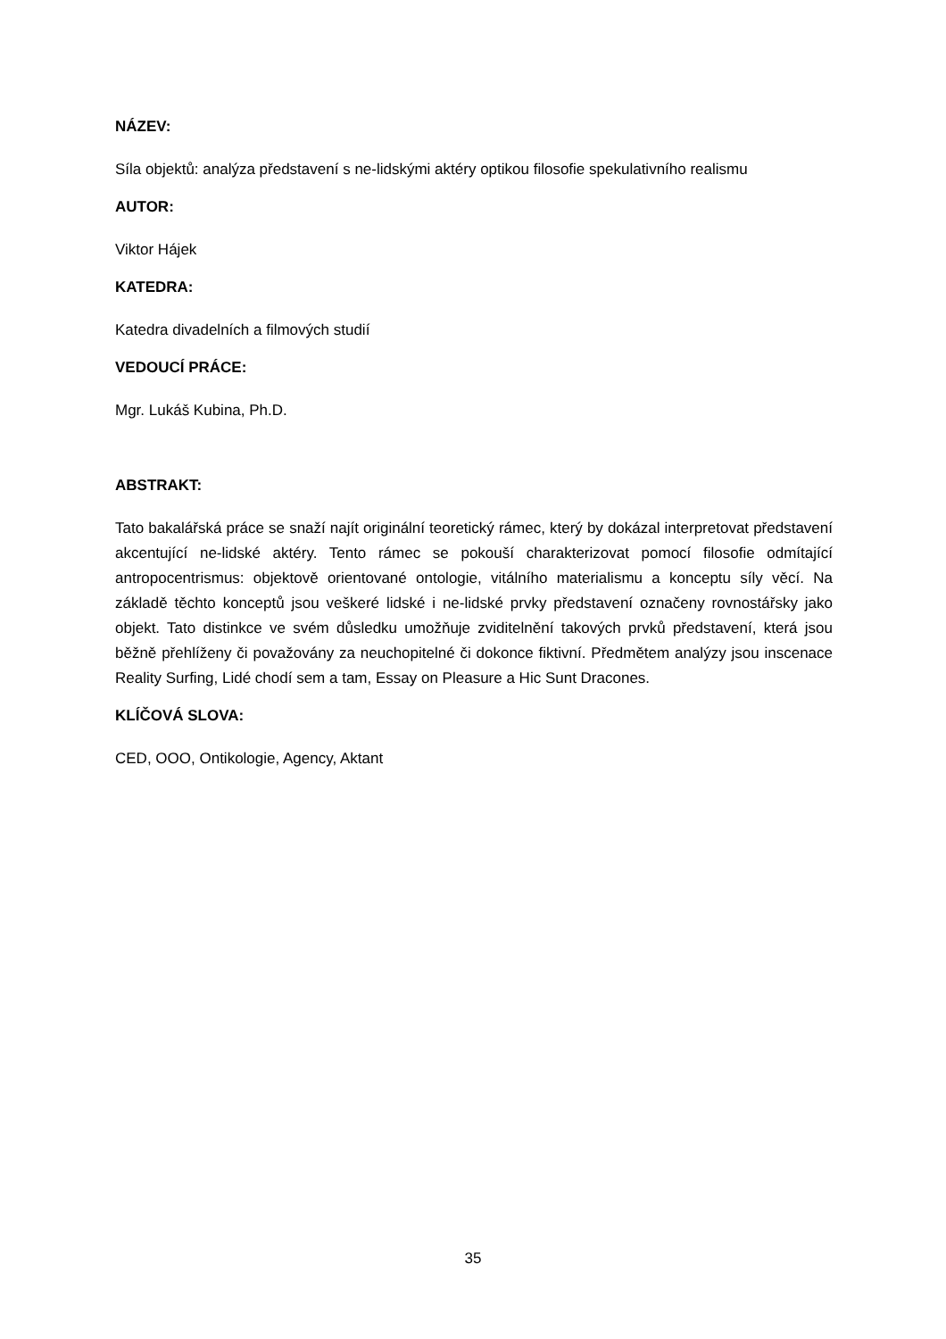NÁZEV:
Síla objektů: analýza představení s ne-lidskými aktéry optikou filosofie spekulativního realismu
AUTOR:
Viktor Hájek
KATEDRA:
Katedra divadelních a filmových studií
VEDOUCÍ PRÁCE:
Mgr. Lukáš Kubina, Ph.D.
ABSTRAKT:
Tato bakalářská práce se snaží najít originální teoretický rámec, který by dokázal interpretovat představení akcentující ne-lidské aktéry. Tento rámec se pokouší charakterizovat pomocí filosofie odmítající antropocentrismus: objektově orientované ontologie, vitálního materialismu a konceptu síly věcí. Na základě těchto konceptů jsou veškeré lidské i ne-lidské prvky představení označeny rovnostářsky jako objekt. Tato distinkce ve svém důsledku umožňuje zviditelnění takových prvků představení, která jsou běžně přehlíženy či považovány za neuchopitelné či dokonce fiktivní. Předmětem analýzy jsou inscenace Reality Surfing, Lidé chodí sem a tam, Essay on Pleasure a Hic Sunt Dracones.
KLÍČOVÁ SLOVA:
CED, OOO, Ontikologie, Agency, Aktant
35